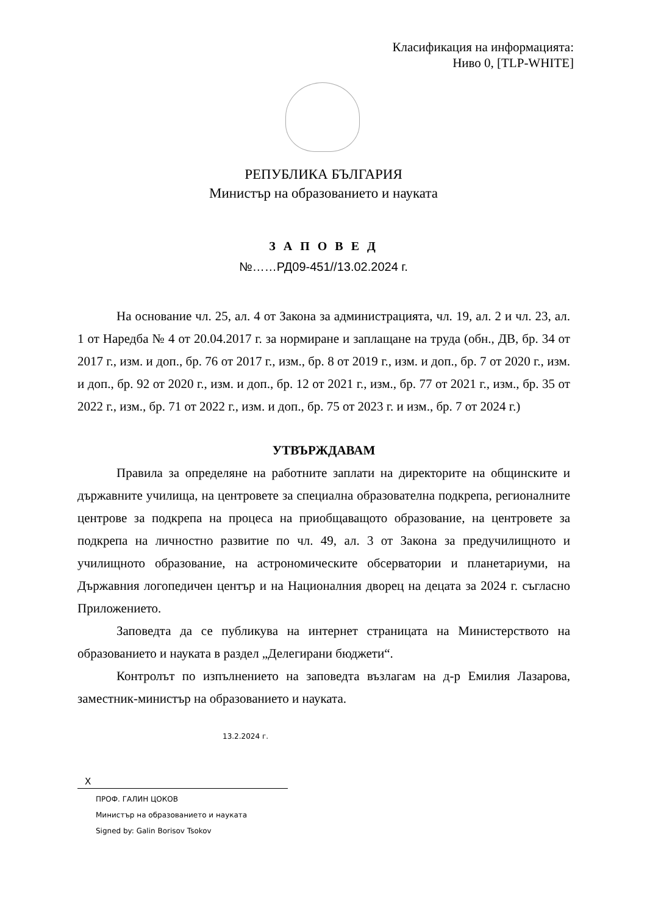Класификация на информацията:
Ниво 0, [TLP-WHITE]
РЕПУБЛИКА БЪЛГАРИЯ
Министър на образованието и науката
З А П О В Е Д
№……РД09-451//13.02.2024 г.
На основание чл. 25, ал. 4 от Закона за администрацията, чл. 19, ал. 2 и чл. 23, ал. 1 от Наредба № 4 от 20.04.2017 г. за нормиране и заплащане на труда (обн., ДВ, бр. 34 от 2017 г., изм. и доп., бр. 76 от 2017 г., изм., бр. 8 от 2019 г., изм. и доп., бр. 7 от 2020 г., изм. и доп., бр. 92 от 2020 г., изм. и доп., бр. 12 от 2021 г., изм., бр. 77 от 2021 г., изм., бр. 35 от 2022 г., изм., бр. 71 от 2022 г., изм. и доп., бр. 75 от 2023 г. и изм., бр. 7 от 2024 г.)
УТВЪРЖДАВАМ
Правила за определяне на работните заплати на директорите на общинските и държавните училища, на центровете за специална образователна подкрепа, регионалните центрове за подкрепа на процеса на приобщаващото образование, на центровете за подкрепа на личностно развитие по чл. 49, ал. 3 от Закона за предучилищното и училищното образование, на астрономическите обсерватории и планетариуми, на Държавния логопедичен център и на Националния дворец на децата за 2024 г. съгласно Приложението.
Заповедта да се публикува на интернет страницата на Министерството на образованието и науката в раздел „Делегирани бюджети“.
Контролът по изпълнението на заповедта възлагам на д-р Емилия Лазарова, заместник-министър на образованието и науката.
13.2.2024 г.
X
ПРОФ. ГАЛИН ЦОКОВ
Министър на образованието и науката
Signed by: Galin Borisov Tsokov